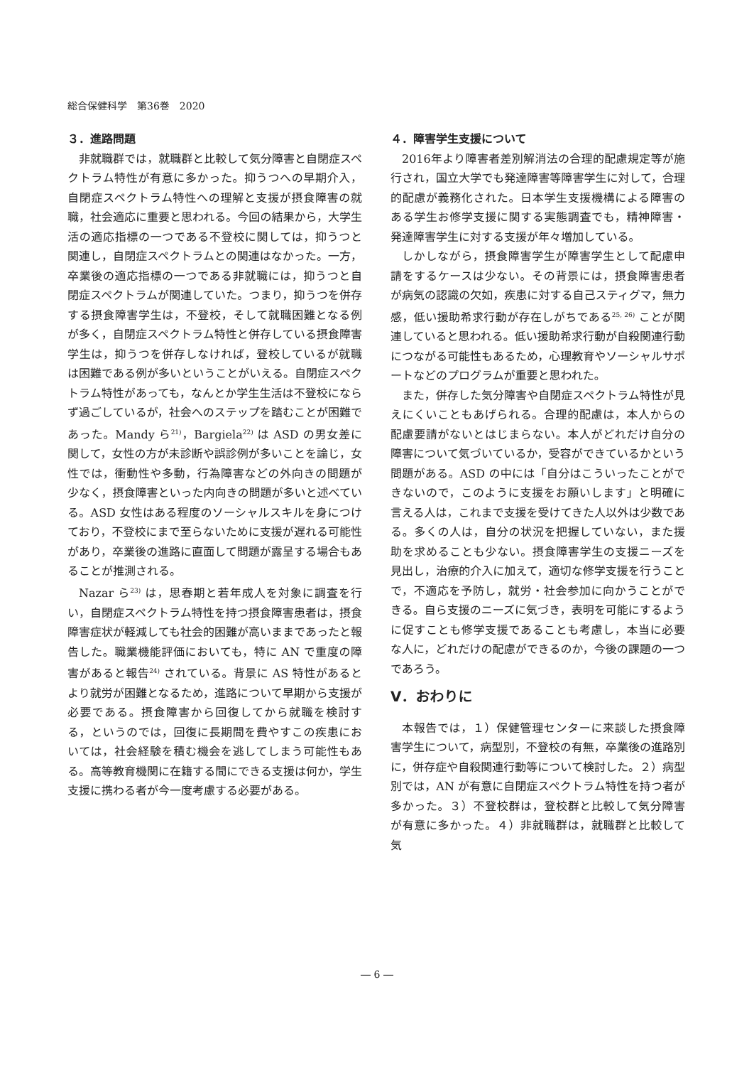総合保健科学　第36巻　2020
３．進路問題
非就職群では，就職群と比較して気分障害と自閉症スペクトラム特性が有意に多かった。抑うつへの早期介入，自閉症スペクトラム特性への理解と支援が摂食障害の就職，社会適応に重要と思われる。今回の結果から，大学生活の適応指標の一つである不登校に関しては，抑うつと関連し，自閉症スペクトラムとの関連はなかった。一方，卒業後の適応指標の一つである非就職には，抑うつと自閉症スペクトラムが関連していた。つまり，抑うつを併存する摂食障害学生は，不登校，そして就職困難となる例が多く，自閉症スペクトラム特性と併存している摂食障害学生は，抑うつを併存しなければ，登校しているが就職は困難である例が多いということがいえる。自閉症スペクトラム特性があっても，なんとか学生生活は不登校にならず過ごしているが，社会へのステップを踏むことが困難であった。Mandy ら<sup>21)</sup>，Bargiela<sup>22)</sup> は ASD の男女差に関して，女性の方が未診断や誤診例が多いことを論じ，女性では，衝動性や多動，行為障害などの外向きの問題が少なく，摂食障害といった内向きの問題が多いと述べている。ASD 女性はある程度のソーシャルスキルを身につけており，不登校にまで至らないために支援が遅れる可能性があり，卒業後の進路に直面して問題が露呈する場合もあることが推測される。
Nazar ら<sup>23)</sup> は，思春期と若年成人を対象に調査を行い，自閉症スペクトラム特性を持つ摂食障害患者は，摂食障害症状が軽減しても社会的困難が高いままであったと報告した。職業機能評価においても，特に AN で重度の障害があると報告<sup>24)</sup> されている。背景に AS 特性があるとより就労が困難となるため，進路について早期から支援が必要である。摂食障害から回復してから就職を検討する，というのでは，回復に長期間を費やすこの疾患においては，社会経験を積む機会を逃してしまう可能性もある。高等教育機関に在籍する間にできる支援は何か，学生支援に携わる者が今一度考慮する必要がある。
４．障害学生支援について
2016年より障害者差別解消法の合理的配慮規定等が施行され，国立大学でも発達障害等障害学生に対して，合理的配慮が義務化された。日本学生支援機構による障害のある学生お修学支援に関する実態調査でも，精神障害・発達障害学生に対する支援が年々増加している。
しかしながら，摂食障害学生が障害学生として配慮申請をするケースは少ない。その背景には，摂食障害患者が病気の認識の欠如，疾患に対する自己スティグマ，無力感，低い援助希求行動が存在しがちである<sup>25, 26)</sup> ことが関連していると思われる。低い援助希求行動が自殺関連行動につながる可能性もあるため，心理教育やソーシャルサポートなどのプログラムが重要と思われた。
また，併存した気分障害や自閉症スペクトラム特性が見えにくいこともあげられる。合理的配慮は，本人からの配慮要請がないとはじまらない。本人がどれだけ自分の障害について気づいているか，受容ができているかという問題がある。ASD の中には「自分はこういったことができないので，このように支援をお願いします」と明確に言える人は，これまで支援を受けてきた人以外は少数である。多くの人は，自分の状況を把握していない，また援助を求めることも少ない。摂食障害学生の支援ニーズを見出し，治療的介入に加えて，適切な修学支援を行うことで，不適応を予防し，就労・社会参加に向かうことができる。自ら支援のニーズに気づき，表明を可能にするように促すことも修学支援であることも考慮し，本当に必要な人に，どれだけの配慮ができるのか，今後の課題の一つであろう。
Ⅴ．おわりに
本報告では，１）保健管理センターに来談した摂食障害学生について，病型別，不登校の有無，卒業後の進路別に，併存症や自殺関連行動等について検討した。２）病型別では，AN が有意に自閉症スペクトラム特性を持つ者が多かった。３）不登校群は，登校群と比較して気分障害が有意に多かった。４）非就職群は，就職群と比較して気
― 6 ―